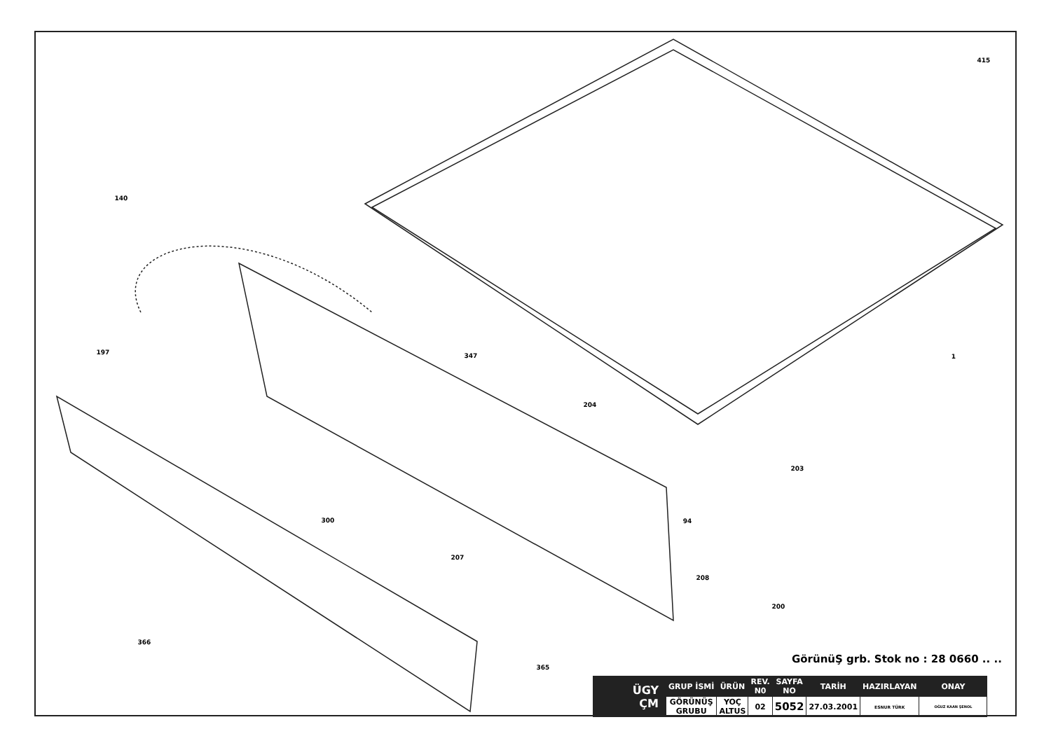415
140
197
347
1
204
203
94
300
207
208
200
366
365
GörünüŞ grb. Stok no : 28 0660 .. ..
| ÜGY ÇM | GRUP İSMİ | ÜRÜN | REV. N0 | SAYFA NO | TARİH | HAZIRLAYAN | ONAY |
| | GÖRÜNÜŞ GRUBU | YOÇ ALTUS | 02 | 5052 | 27.03.2001 | ESNUR TÜRK | OĞUZ KAAN ŞENOL |